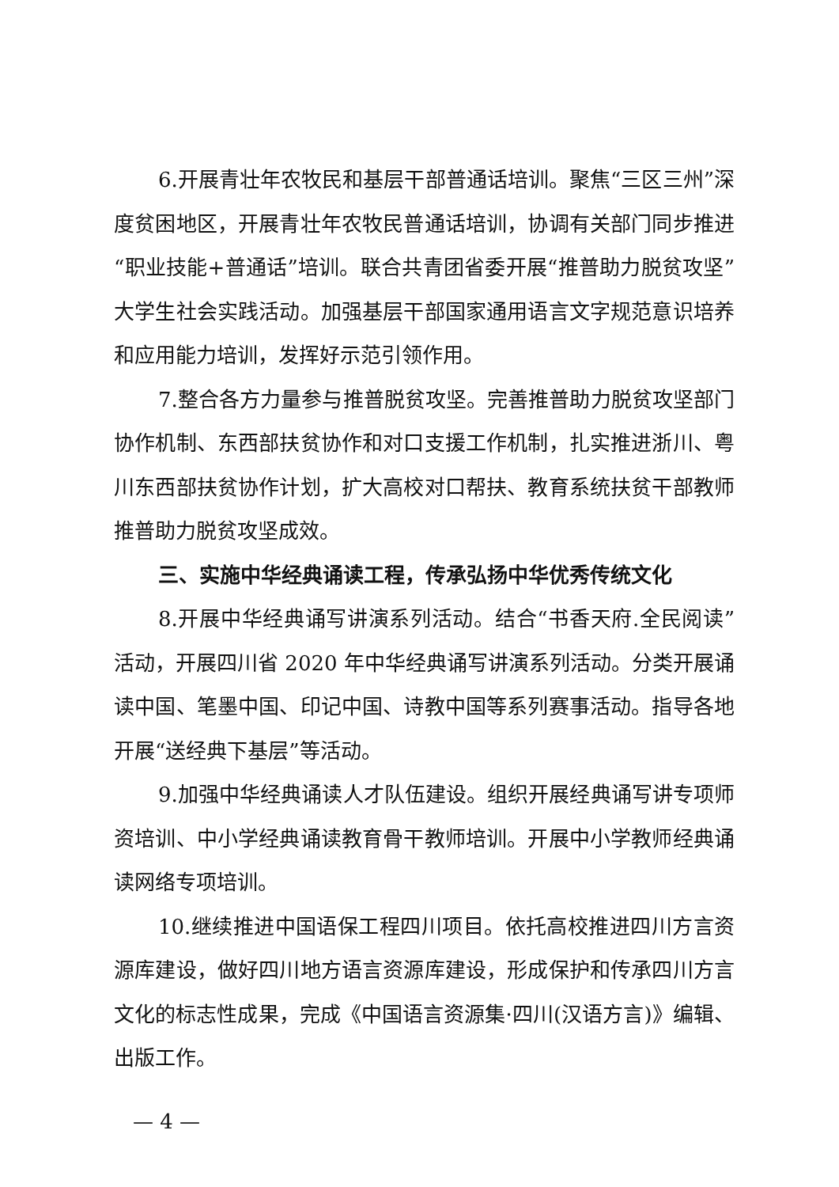6.开展青壮年农牧民和基层干部普通话培训。聚焦“三区三州”深度贫困地区，开展青壮年农牧民普通话培训，协调有关部门同步推进“职业技能+普通话”培训。联合共青团省委开展“推普助力脱贫攻坚”大学生社会实践活动。加强基层干部国家通用语言文字规范意识培养和应用能力培训，发挥好示范引领作用。
7.整合各方力量参与推普脱贫攻坚。完善推普助力脱贫攻坚部门协作机制、东西部扶贫协作和对口支援工作机制，扎实推进浙川、粤川东西部扶贫协作计划，扩大高校对口帮扶、教育系统扶贫干部教师推普助力脱贫攻坚成效。
三、实施中华经典诵读工程，传承弘扬中华优秀传统文化
8.开展中华经典诵写讲演系列活动。结合“书香天府.全民阅读”活动，开展四川省 2020 年中华经典诵写讲演系列活动。分类开展诵读中国、笔墨中国、印记中国、诗教中国等系列赛事活动。指导各地开展“送经典下基层”等活动。
9.加强中华经典诵读人才队伍建设。组织开展经典诵写讲专项师资培训、中小学经典诵读教育骨干教师培训。开展中小学教师经典诵读网络专项培训。
10.继续推进中国语保工程四川项目。依托高校推进四川方言资源库建设，做好四川地方语言资源库建设，形成保护和传承四川方言文化的标志性成果，完成《中国语言资源集·四川(汉语方言)》编辑、出版工作。
— 4 —